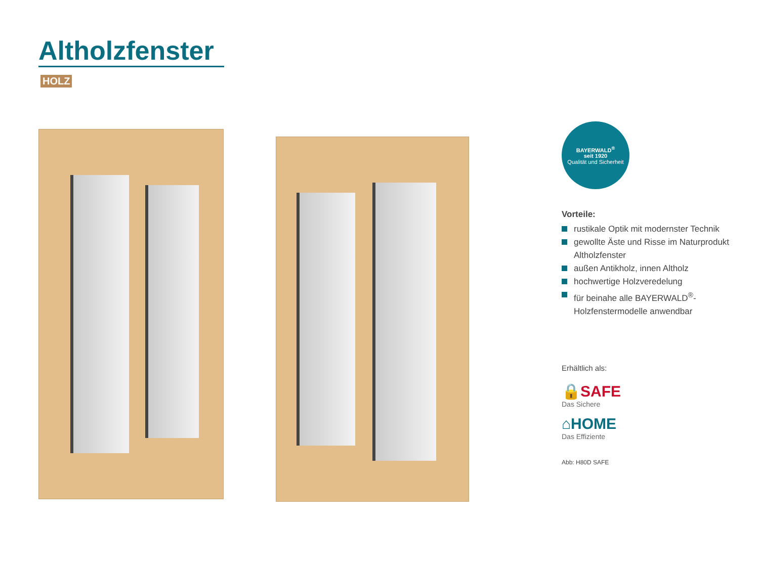Altholzfenster
HOLZ
BAYERWALD<sup>®</sup>
seit 1920
Qualität und Sicherheit
Vorteile:
rustikale Optik mit modernster Technik
gewollte Äste und Risse im Naturprodukt Altholzfenster
außen Antikholz, innen Altholz
hochwertige Holzveredelung
für beinahe alle BAYERWALD<sup>®</sup>-Holzfenstermodelle anwendbar
Erhältlich als:
🔒SAFE
Das Sichere
⌂HOME
Das Effiziente
Abb: H80D SAFE